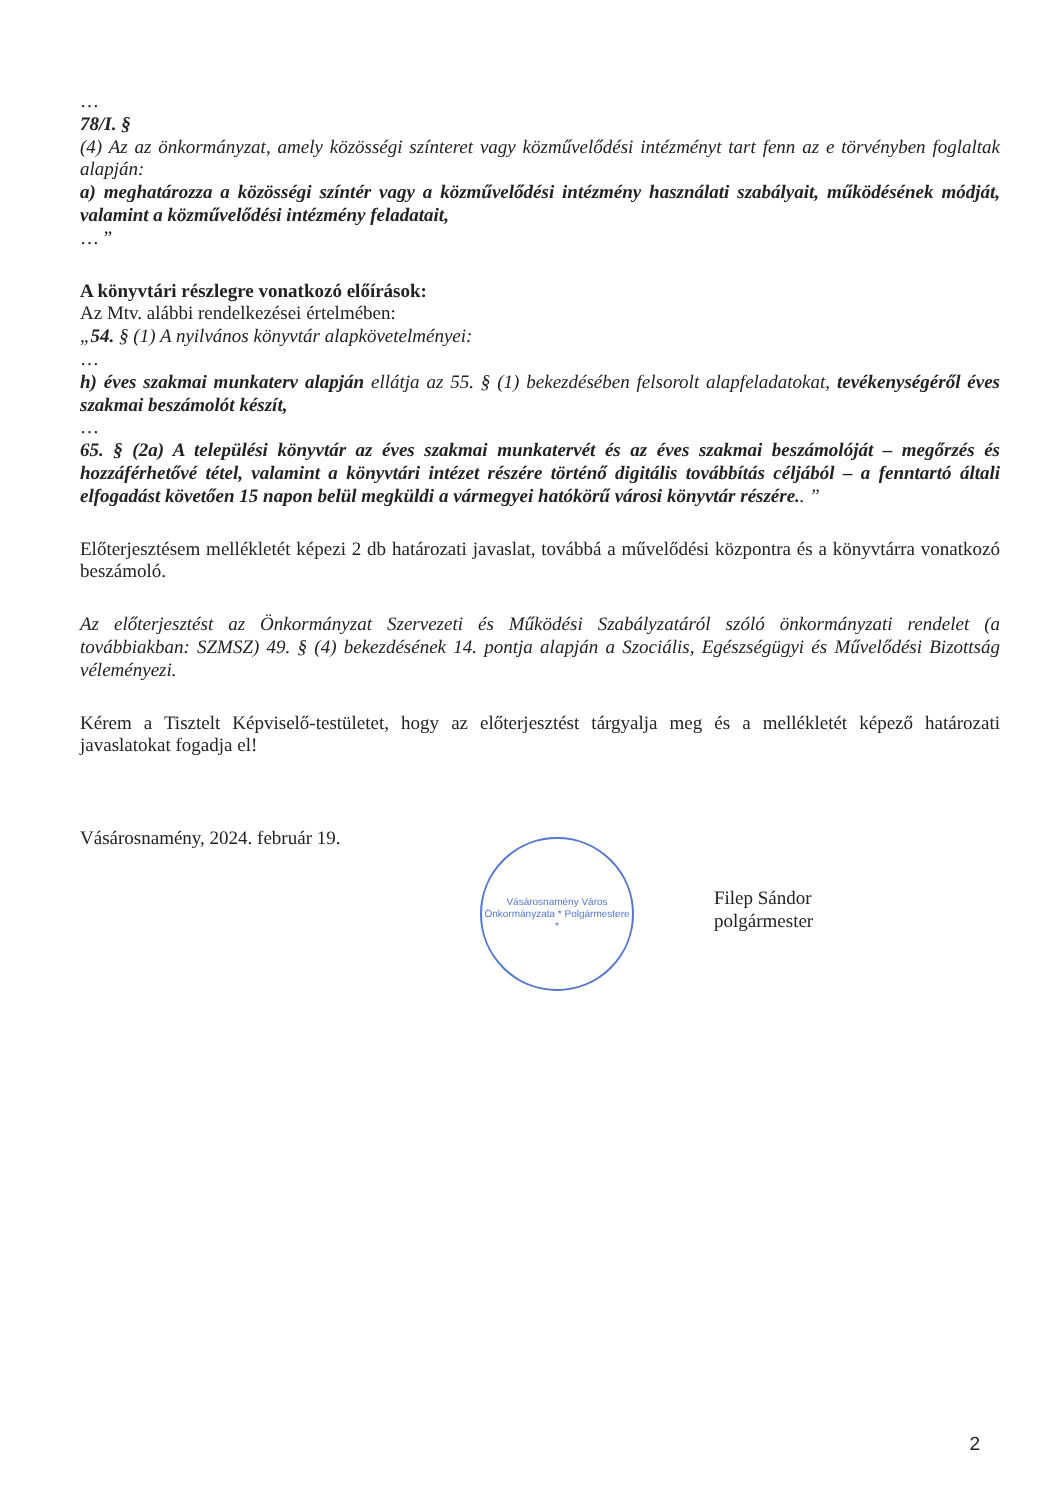…
78/I. §
(4) Az az önkormányzat, amely közösségi színteret vagy közművelődési intézményt tart fenn az e törvényben foglaltak alapján:
a) meghatározza a közösségi színtér vagy a közművelődési intézmény használati szabályait, működésének módját, valamint a közművelődési intézmény feladatait,
… ”
A könyvtári részlegre vonatkozó előírások:
Az Mtv. alábbi rendelkezései értelmében:
„54. § (1) A nyilvános könyvtár alapkövetelményei:
…
h) éves szakmai munkaterv alapján ellátja az 55. § (1) bekezdésében felsorolt alapfeladatokat, tevékenységéről éves szakmai beszámolót készít,
…
65. § (2a) A települési könyvtár az éves szakmai munkatervét és az éves szakmai beszámolóját – megőrzés és hozzáférhetővé tétel, valamint a könyvtári intézet részére történő digitális továbbítás céljából – a fenntartó általi elfogadást követően 15 napon belül megküldi a vármegyei hatókörű városi könyvtár részére.. ”
Előterjesztésem mellékletét képezi 2 db határozati javaslat, továbbá a művelődési központra és a könyvtárra vonatkozó beszámoló.
Az előterjesztést az Önkormányzat Szervezeti és Működési Szabályzatáról szóló önkormányzati rendelet (a továbbiakban: SZMSZ) 49. § (4) bekezdésének 14. pontja alapján a Szociális, Egészségügyi és Művelődési Bizottság véleményezi.
Kérem a Tisztelt Képviselő-testületet, hogy az előterjesztést tárgyalja meg és a mellékletét képező határozati javaslatokat fogadja el!
Vásárosnamény, 2024. február 19.
Vásárosnamény Város Önkormányzata * Polgármestere *
Filep Sándor
polgármester
2